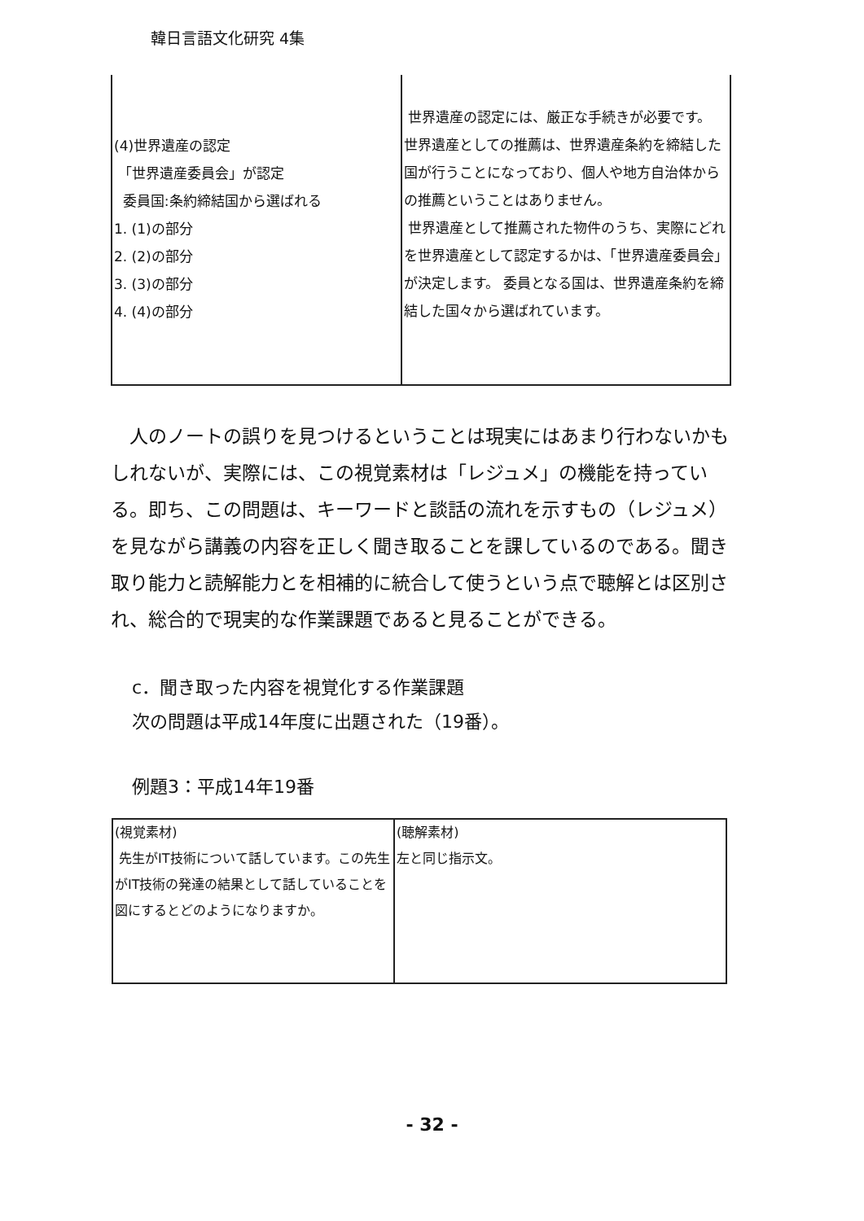韓日言語文化研究 4集
| (4)世界遺産の認定 「世界遺産委員会」が認定 委員国:条約締結国から選ばれる 1. (1)の部分 2. (2)の部分 3. (3)の部分 4. (4)の部分 | 世界遺産の認定には、厳正な手続きが必要です。 世界遺産としての推薦は、世界遺産条約を締結した国が行うことになっており、個人や地方自治体からの推薦ということはありません。 世界遺産として推薦された物件のうち、実際にどれを世界遺産として認定するかは、「世界遺産委員会」が決定します。 委員となる国は、世界遺産条約を締結した国々から選ばれています。 |
人のノートの誤りを見つけるということは現実にはあまり行わないかもしれないが、実際には、この視覚素材は「レジュメ」の機能を持っている。即ち、この問題は、キーワードと談話の流れを示すもの（レジュメ）を見ながら講義の内容を正しく聞き取ることを課しているのである。聞き取り能力と読解能力とを相補的に統合して使うという点で聴解とは区別され、総合的で現実的な作業課題であると見ることができる。
c．聞き取った内容を視覚化する作業課題
次の問題は平成14年度に出題された（19番）。
例題3：平成14年19番
| (視覚素材) 先生がIT技術について話しています。この先生がIT技術の発達の結果として話していることを図にするとどのようになりますか。 | (聴解素材) 左と同じ指示文。 |
- 32 -